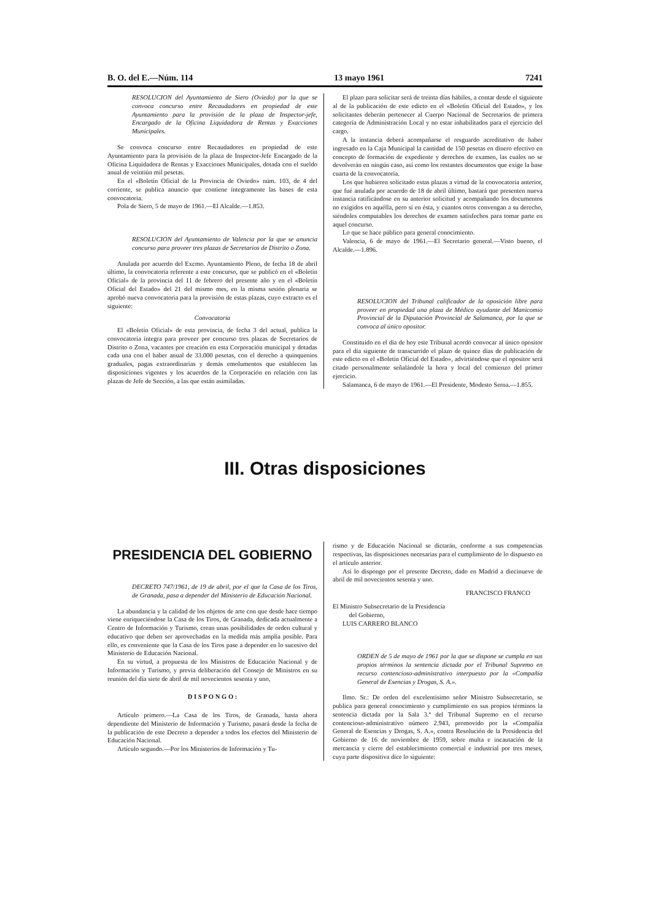B. O. del E.—Núm. 114 13 mayo 1961 7241
RESOLUCION del Ayuntamiento de Siero (Oviedo) por la que se convoca concurso entre Recaudadores en propiedad de este Ayuntamiento para la provisión de la plaza de Inspector-jefe, Encargado de la Oficina Liquidadora de Rentas y Exacciones Municipales.
Se convoca concurso entre Recaudadores en propiedad de este Ayuntamiento para la provisión de la plaza de Inspector-Jefe Encargado de la Oficina Liquidadora de Rentas y Exacciones Municipales, dotada con el sueldo anual de veintiún mil pesetas.
En el «Boletín Oficial de la Provincia de Oviedo» núm. 103, de 4 del corriente, se publica anuncio que contiene íntegramente las bases de esta convocatoria.
Pola de Siero, 5 de mayo de 1961.—El Alcalde.—1.853.
RESOLUCION del Ayuntamiento de Valencia por la que se anuncia concurso para proveer tres plazas de Secretarios de Distrito o Zona.
Anulada por acuerdo del Excmo. Ayuntamiento Pleno, de fecha 18 de abril último, la convocatoria referente a este concurso, que se publicó en el «Boletín Oficial» de la provincia del 11 de febrero del presente año y en el «Boletín Oficial del Estado» del 21 del mismo mes, en la misma sesión plenaria se aprobó nueva convocatoria para la provisión de estas plazas, cuyo extracto es el siguiente:
Convocatoria
El «Boletín Oficial» de esta provincia, de fecha 3 del actual, publica la convocatoria íntegra para proveer por concurso tres plazas de Secretarios de Distrito o Zona, vacantes por creación en esta Corporación municipal y dotadas cada una con el haber anual de 33.000 pesetas, con el derecho a quinquenios graduales, pagas extraordinarias y demás emolumentos que establecen las disposiciones vigentes y los acuerdos de la Corporación en relación con las plazas de Jefe de Sección, a las que están asimiladas.
El plazo para solicitar será de treinta días hábiles, a contar desde el siguiente al de la publicación de este edicto en el «Boletín Oficial del Estado», y los solicitantes deberán pertenecer al Cuerpo Nacional de Secretarios de primera categoría de Administración Local y no estar inhabilitados para el ejercicio del cargo.
A la instancia deberá acompañarse el resguardo acreditativo de haber ingresado en la Caja Municipal la cantidad de 150 pesetas en dinero efectivo en concepto de formación de expediente y derechos de examen, las cuales no se devolverán en ningún caso, así como los restantes documentos que exige la base cuarta de la convocatoria.
Los que hubieren solicitado estas plazas a virtud de la convocatoria anterior, que fué anulada por acuerdo de 18 de abril último, bastará que presenten nueva instancia ratificándose en su anterior solicitud y acompañando los documentos no exigidos en aquélla, pero sí en ésta, y cuantos otros convengan a su derecho, siéndoles computables los derechos de examen satisfechos para tomar parte en aquel concurso.
Lo que se hace público para general conocimiento.
Valencia, 6 de mayo de 1961.—El Secretario general.—Visto bueno, el Alcalde.—1.896.
RESOLUCION del Tribunal calificador de la oposición libre para proveer en propiedad una plaza de Médico ayudante del Manicomio Provincial de la Diputación Provincial de Salamanca, por la que se convoca al único opositor.
Constituido en el día de hoy este Tribunal acordó convocar al único opositor para el día siguiente de transcurrido el plazo de quince días de publicación de este edicto en el «Boletín Oficial del Estado», advirtiéndose que el opositor será citado personalmente señalándole la hora y local del comienzo del primer ejercicio.
Salamanca, 6 de mayo de 1961.—El Presidente, Modesto Serna.—1.855.
III. Otras disposiciones
PRESIDENCIA DEL GOBIERNO
DECRETO 747/1961, de 19 de abril, por el que la Casa de los Tiros, de Granada, pasa a depender del Ministerio de Educación Nacional.
La abundancia y la calidad de los objetos de arte con que desde hace tiempo viene enriqueciéndose la Casa de los Tiros, de Granada, dedicada actualmente a Centro de Información y Turismo, crean unas posibilidades de orden cultural y educativo que deben ser aprovechadas en la medida más amplia posible. Para ello, es conveniente que la Casa de los Tiros pase a depender en lo sucesivo del Ministerio de Educación Nacional.
En su virtud, a propuesta de los Ministros de Educación Nacional y de Información y Turismo, y previa deliberación del Consejo de Ministros en su reunión del día siete de abril de mil novecientos sesenta y uno,
D I S P O N G O :
Artículo primero.—La Casa de los Tiros, de Granada, hasta ahora dependiente del Ministerio de Información y Turismo, pasará desde la fecha de la publicación de este Decreto a depender a todos los efectos del Ministerio de Educación Nacional.
Artículo segundo.—Por los Ministerios de Información y Tu-
rismo y de Educación Nacional se dictarán, conforme a sus competencias respectivas, las disposiciones necesarias para el cumplimiento de lo dispuesto en el artículo anterior.
Así lo dispongo por el presente Decreto, dado en Madrid a diecinueve de abril de mil novecientos sesenta y uno.
FRANCISCO FRANCO
El Ministro Subsecretario de la Presidencia
del Gobierno,
LUIS CARRERO BLANCO
ORDEN de 5 de mayo de 1961 por la que se dispone se cumpla en sus propios términos la sentencia dictada por el Tribunal Supremo en recurso contencioso-administrativo interpuesto por la «Compañía General de Esencias y Drogas, S. A.».
Ilmo. Sr.: De orden del excelentísimo señor Ministro Subsecretario, se publica para general conocimiento y cumplimiento en sus propios términos la sentencia dictada por la Sala 3.ª del Tribunal Supremo en el recurso contencioso-administrativo número 2.943, promovido por la «Compañía General de Esencias y Drogas, S. A.», contra Resolución de la Presidencia del Gobierno de 16 de noviembre de 1959, sobre multa e incautación de la mercancía y cierre del establecimiento comercial e industrial por tres meses, cuya parte dispositiva dice lo siguiente: